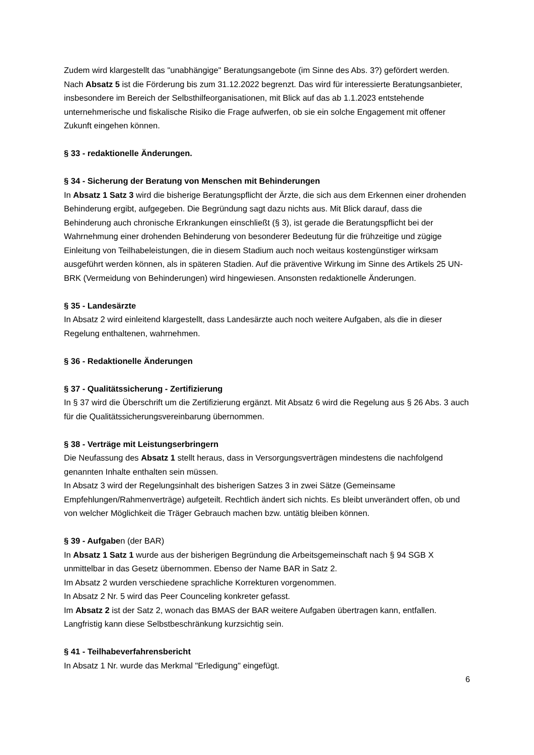Zudem wird klargestellt das "unabhängige" Beratungsangebote (im Sinne des Abs. 3?) gefördert werden.
Nach Absatz 5 ist die Förderung bis zum 31.12.2022 begrenzt. Das wird für interessierte Beratungsanbieter, insbesondere im Bereich der Selbsthilfeorganisationen, mit Blick auf das ab 1.1.2023 entstehende unternehmerische und fiskalische Risiko die Frage aufwerfen, ob sie ein solche Engagement mit offener Zukunft eingehen können.
§ 33 - redaktionelle Änderungen.
§ 34 - Sicherung der Beratung von Menschen mit Behinderungen
In Absatz 1 Satz 3 wird die bisherige Beratungspflicht der Ärzte, die sich aus dem Erkennen einer drohenden Behinderung ergibt, aufgegeben. Die Begründung sagt dazu nichts aus. Mit Blick darauf, dass die Behinderung auch chronische Erkrankungen einschließt (§ 3), ist gerade die Beratungspflicht bei der Wahrnehmung einer drohenden Behinderung von besonderer Bedeutung für die frühzeitige und zügige Einleitung von Teilhabeleistungen, die in diesem Stadium auch noch weitaus kostengünstiger wirksam ausgeführt werden können, als in späteren Stadien. Auf die präventive Wirkung im Sinne des Artikels 25 UN-BRK (Vermeidung von Behinderungen) wird hingewiesen. Ansonsten redaktionelle Änderungen.
§ 35 - Landesärzte
In Absatz 2 wird einleitend klargestellt, dass Landesärzte auch noch weitere Aufgaben, als die in dieser Regelung enthaltenen, wahrnehmen.
§ 36 - Redaktionelle Änderungen
§ 37 - Qualitätssicherung - Zertifizierung
In § 37 wird die Überschrift um die Zertifizierung ergänzt. Mit Absatz 6 wird die Regelung aus § 26 Abs. 3 auch für die Qualitätssicherungsvereinbarung übernommen.
§ 38 - Verträge mit Leistungserbringern
Die Neufassung des Absatz 1 stellt heraus, dass in Versorgungsverträgen mindestens die nachfolgend genannten Inhalte enthalten sein müssen.
In Absatz 3 wird der Regelungsinhalt des bisherigen Satzes 3 in zwei Sätze (Gemeinsame Empfehlungen/Rahmenverträge) aufgeteilt. Rechtlich ändert sich nichts. Es bleibt unverändert offen, ob und von welcher Möglichkeit die Träger Gebrauch machen bzw. untätig bleiben können.
§ 39 - Aufgaben (der BAR)
In Absatz 1 Satz 1 wurde aus der bisherigen Begründung die Arbeitsgemeinschaft nach § 94 SGB X unmittelbar in das Gesetz übernommen. Ebenso der Name BAR in Satz 2.
Im Absatz 2 wurden verschiedene sprachliche Korrekturen vorgenommen.
In Absatz 2 Nr. 5 wird das Peer Counceling konkreter gefasst.
Im Absatz 2 ist der Satz 2, wonach das BMAS der BAR weitere Aufgaben übertragen kann, entfallen. Langfristig kann diese Selbstbeschränkung kurzsichtig sein.
§ 41 - Teilhabeverfahrensbericht
In Absatz 1 Nr. wurde das Merkmal "Erledigung" eingefügt.
6